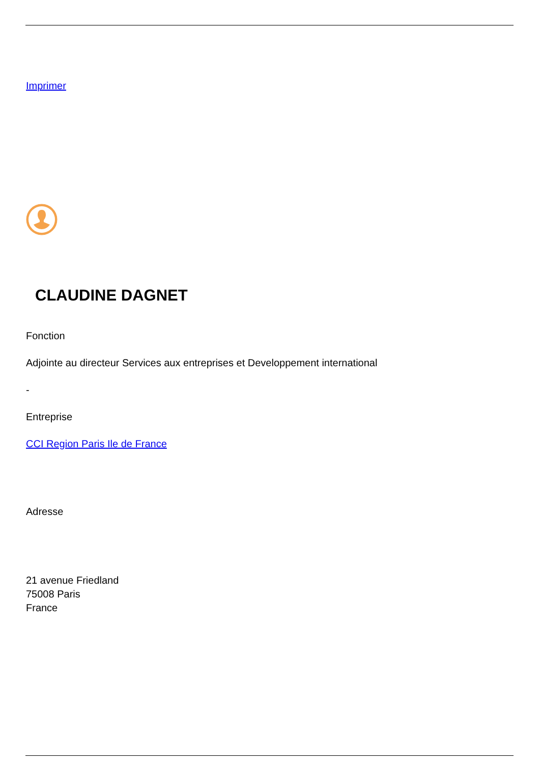Imprimer
CLAUDINE DAGNET
Fonction
Adjointe au directeur Services aux entreprises et Developpement international
-
Entreprise
CCI Region Paris Ile de France
Adresse
21 avenue Friedland
75008 Paris
France